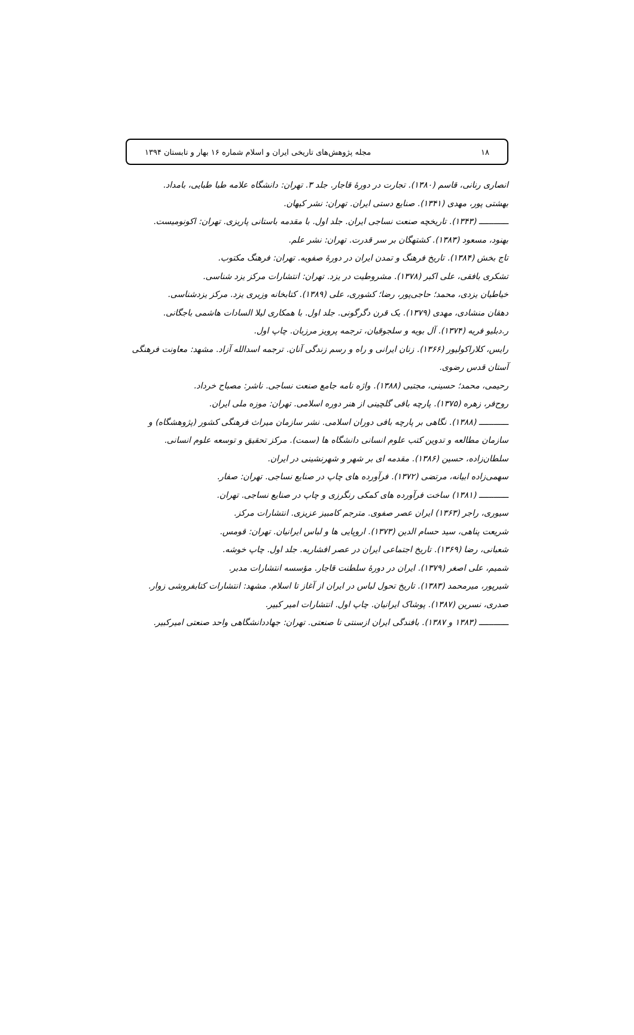۱۸ مجله پژوهش‌های تاریخی ایران و اسلام شماره ۱۶ بهار و تابستان ۱۳۹۴
انصاری رنانی، قاسم (۱۳۸۰). تجارت در دورهٔ قاجار. جلد ۳. تهران: دانشگاه علامه طبا طبایی، بامداد.
بهشتی پور، مهدی (۱۳۴۱). صنایع دستی ایران. تهران: نشر کیهان.
ــــــــــــ (۱۳۴۳). تاریخچه صنعت نساجی ایران. جلد اول. با مقدمه باستانی پاریزی. تهران: اکونومیست.
بهنود، مسعود (۱۳۸۳). کشتهگان بر سر قدرت. تهران: نشر علم.
تاج بخش (۱۳۸۴). تاریخ فرهنگ و تمدن ایران در دورهٔ صفویه. تهران: فرهنگ مکتوب.
تشکری بافقی، علی اکبر (۱۳۷۸). مشروطیت در یزد. تهران: انتشارات مرکز یزد شناسی.
خیاطیان یزدی، محمد؛ حاجی‌پور، رضا؛ کشوری، علی (۱۳۸۹). کتابخانه وزیری یزد. مرکز یزدشناسی.
دهقان منشادی، مهدی (۱۳۷۹). یک قرن دگرگونی. جلد اول. با همکاری لیلا السادات هاشمی باجگانی.
ر.دبلیو فریه (۱۳۷۴). آل بویه و سلجوقیان، ترجمه پرویز مرزبان. چاپ اول.
رایس، کلاراکولیور (۱۳۶۶). زنان ایرانی و راه و رسم زندگی آنان. ترجمه اسدالله آزاد. مشهد: معاونت فرهنگی آستان قدس رضوی.
رحیمی، محمد؛ حسینی، مجتبی (۱۳۸۸). واژه نامه جامع صنعت نساجی. ناشر: مصباح خرداد.
روح‌فر، زهره (۱۳۷۵). پارچه بافی گلچینی از هنر دوره اسلامی. تهران: موزه ملی ایران.
ــــــــــــ (۱۳۸۸). نگاهی بر پارچه بافی دوران اسلامی. نشر سازمان میراث فرهنگی کشور (پژوهشگاه) و سازمان مطالعه و تدوین کتب علوم انسانی دانشگاه ها (سمت). مرکز تحقیق و توسعه علوم انسانی.
سلطان‌زاده، حسین (۱۳۸۶). مقدمه ای بر شهر و شهرنشینی در ایران.
سهمی‌زاده ابیانه، مرتضی (۱۳۷۲). فرآورده های چاپ در صنایع نساجی. تهران: صفار.
ــــــــــــ (۱۳۸۱) ساخت فرآورده های کمکی رنگرزی و چاپ در صنایع نساجی. تهران.
سیوری، راجر (۱۳۶۳) ایران عصر صفوی. مترجم کامبیز عزیزی. انتشارات مرکز.
شریعت پناهی، سید حسام الدین (۱۳۷۳). اروپایی ها و لباس ایرانیان. تهران: قومس.
شعبانی، رضا (۱۳۶۹). تاریخ اجتماعی ایران در عصر افشاریه. جلد اول. چاپ خوشه.
شمیم، علی اصغر (۱۳۷۹). ایران در دورهٔ سلطنت قاجار. مؤسسه انتشارات مدبر.
شیرپور، میرمحمد (۱۳۸۳). تاریخ تحول لباس در ایران از آغاز تا اسلام. مشهد: انتشارات کتابفروشی زوار.
صدری، نسرین (۱۳۸۷). پوشاک ایرانیان. چاپ اول. انتشارات امیر کبیر.
ــــــــــــ (۱۳۸۳ و ۱۳۸۷). بافندگی ایران ازسنتی تا صنعتی. تهران: جهاددانشگاهی واحد صنعتی امیرکبیر.